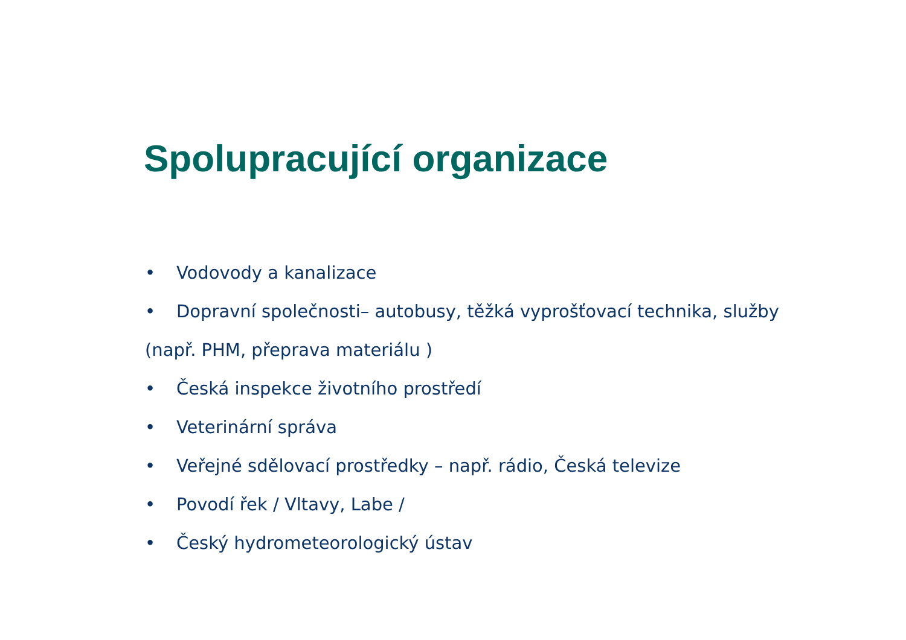Spolupracující organizace
• Vodovody a kanalizace
• Dopravní společnosti– autobusy, těžká vyprošťovací technika, služby
(např. PHM, přeprava materiálu )
• Česká inspekce životního prostředí
• Veterinární správa
• Veřejné sdělovací prostředky – např. rádio, Česká televize
• Povodí řek / Vltavy, Labe /
• Český hydrometeorologický ústav